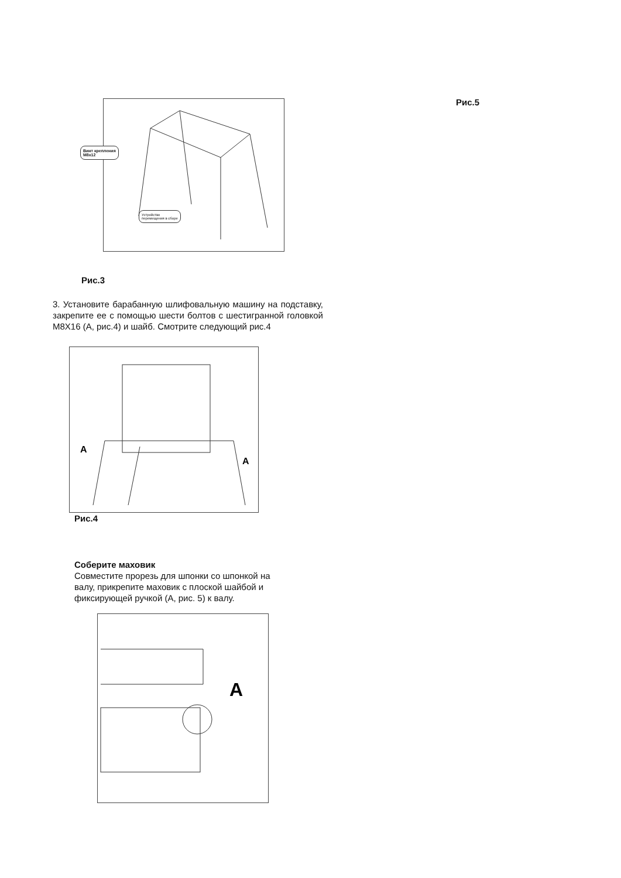Винт крепления
M8x12
Устройство
перемещения в сборе
Рис.3
Рис.5
3. Установите барабанную шлифовальную машину на подставку, закрепите ее с помощью шести болтов с шестигранной головкой M8X16 (А, рис.4) и шайб. Смотрите следующий рис.4
A
A
Рис.4
Соберите маховик
Совместите прорезь для шпонки со шпонкой на валу, прикрепите маховик с плоской шайбой и фиксирующей ручкой (А, рис. 5) к валу.
A